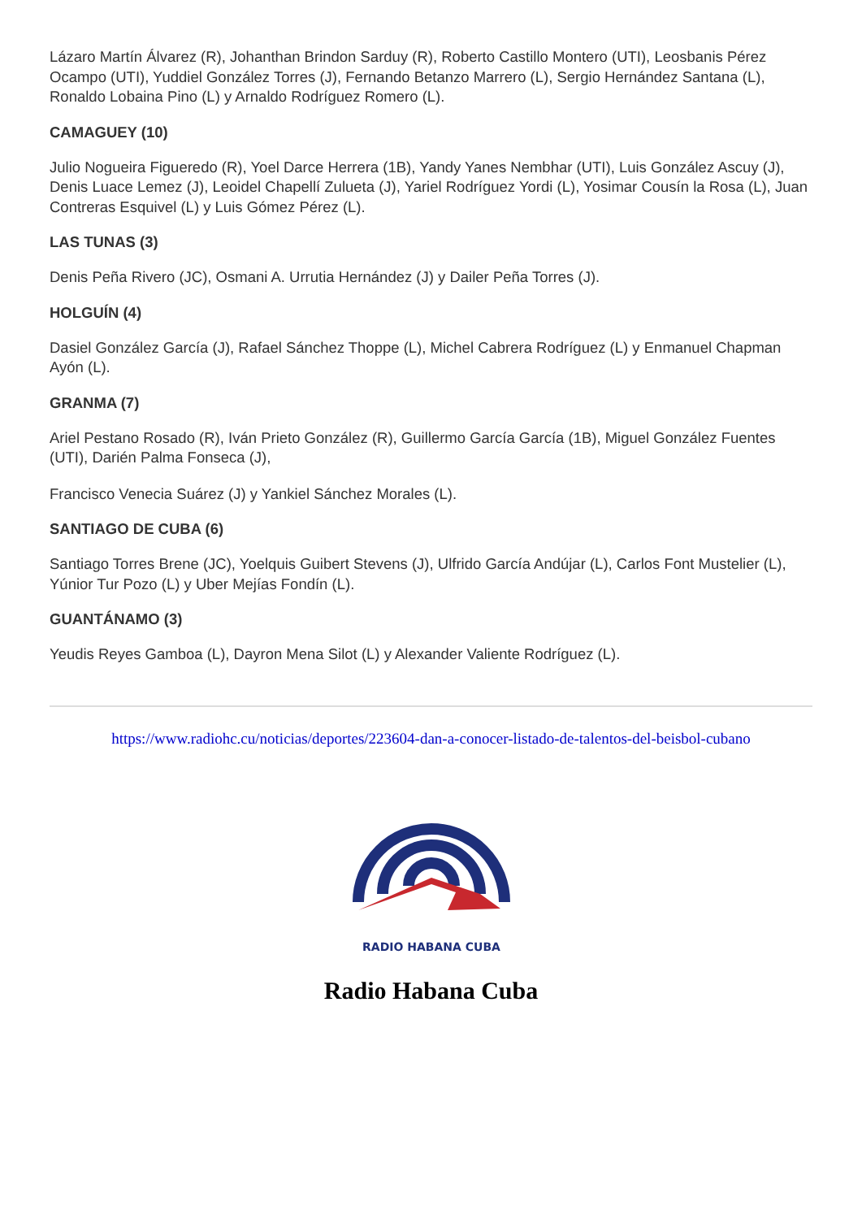Lázaro Martín Álvarez (R), Johanthan Brindon Sarduy (R), Roberto Castillo Montero (UTI), Leosbanis Pérez Ocampo (UTI), Yuddiel González Torres (J), Fernando Betanzo Marrero (L), Sergio Hernández Santana (L), Ronaldo Lobaina Pino (L) y Arnaldo Rodríguez Romero (L).
CAMAGUEY (10)
Julio Nogueira Figueredo (R), Yoel Darce Herrera (1B), Yandy Yanes Nembhar (UTI), Luis González Ascuy (J), Denis Luace Lemez (J), Leoidel Chapellí Zulueta (J), Yariel Rodríguez Yordi (L), Yosimar Cousín la Rosa (L), Juan Contreras Esquivel (L) y Luis Gómez Pérez (L).
LAS TUNAS (3)
Denis Peña Rivero (JC), Osmani A. Urrutia Hernández (J) y Dailer Peña Torres (J).
HOLGUÍN (4)
Dasiel González García (J), Rafael Sánchez Thoppe (L), Michel Cabrera Rodríguez (L) y Enmanuel Chapman Ayón (L).
GRANMA (7)
Ariel Pestano Rosado (R), Iván Prieto González (R), Guillermo García García (1B), Miguel González Fuentes (UTI), Darién Palma Fonseca (J),
Francisco Venecia Suárez (J) y Yankiel Sánchez Morales (L).
SANTIAGO DE CUBA (6)
Santiago Torres Brene (JC), Yoelquis Guibert Stevens (J), Ulfrido García Andújar (L), Carlos Font Mustelier (L), Yúnior Tur Pozo (L) y Uber Mejías Fondín (L).
GUANTÁNAMO (3)
Yeudis Reyes Gamboa (L), Dayron Mena Silot (L) y Alexander Valiente Rodríguez (L).
https://www.radiohc.cu/noticias/deportes/223604-dan-a-conocer-listado-de-talentos-del-beisbol-cubano
RADIO HABANA CUBA
Radio Habana Cuba